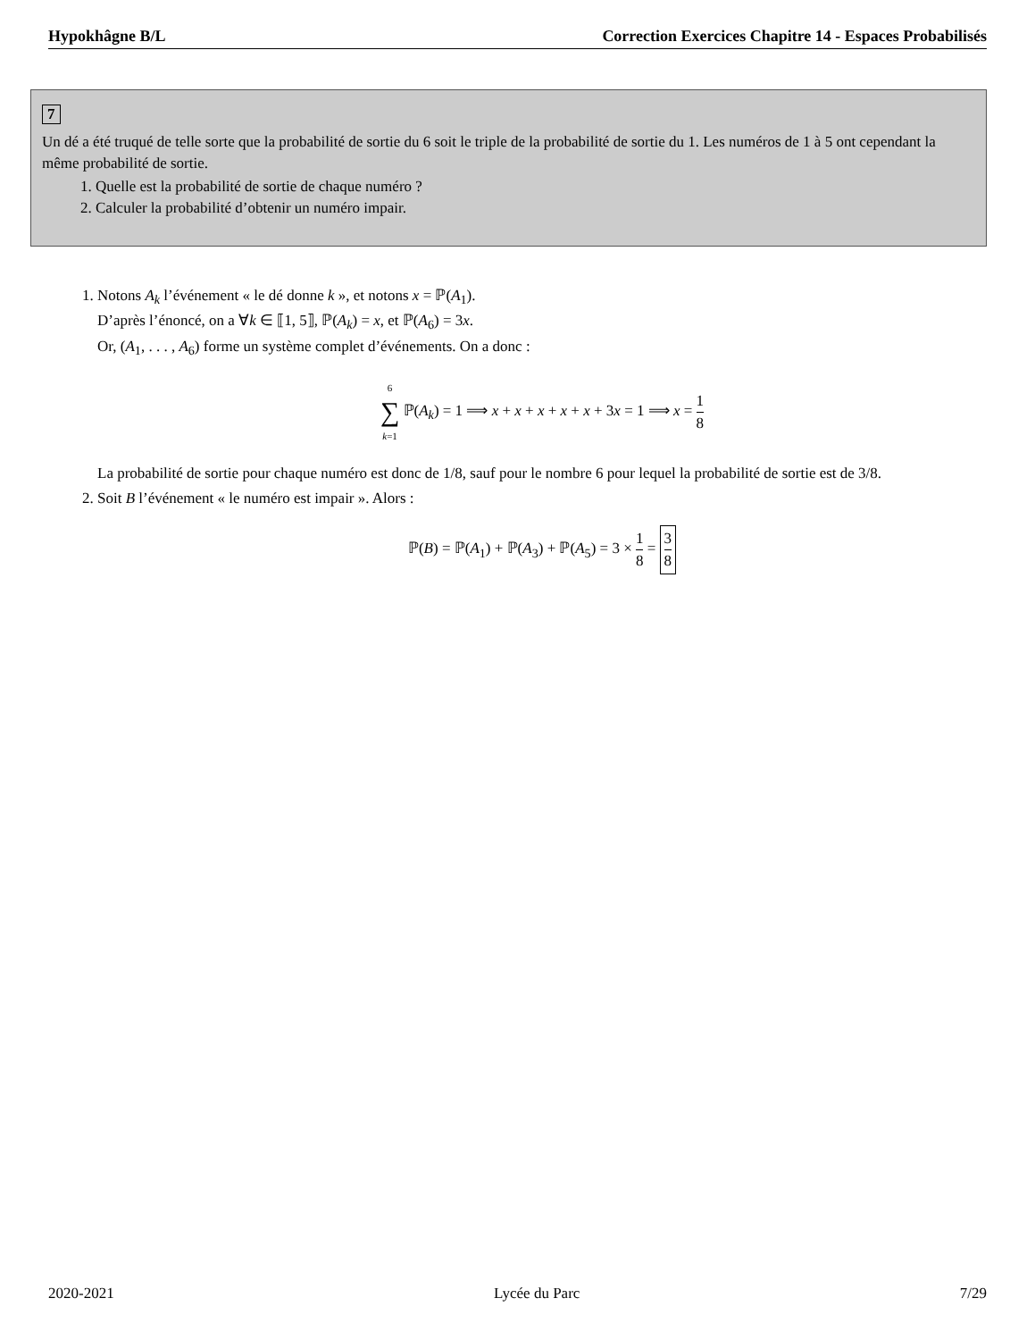Hypokhâgne B/L Correction Exercices Chapitre 14 - Espaces Probabilisés
7
Un dé a été truqué de telle sorte que la probabilité de sortie du 6 soit le triple de la probabilité de sortie du 1. Les numéros de 1 à 5 ont cependant la même probabilité de sortie.
1. Quelle est la probabilité de sortie de chaque numéro ?
2. Calculer la probabilité d’obtenir un numéro impair.
1. Notons A<sub>k</sub> l’événement « le dé donne k », et notons x = ℙ(A<sub>1</sub>).
D’après l’énoncé, on a ∀k ∈ ⟦1, 5⟧, ℙ(A<sub>k</sub>) = x, et ℙ(A<sub>6</sub>) = 3x.
Or, (A<sub>1</sub>, . . . , A<sub>6</sub>) forme un système complet d’événements. On a donc :
6 ∑ k=1 ℙ(A<sub>k</sub>) = 1 ⟹ x + x + x + x + x + 3x = 1 ⟹ x = 1 8
La probabilité de sortie pour chaque numéro est donc de 1/8, sauf pour le nombre 6 pour lequel la probabilité de sortie est de 3/8.
2. Soit B l’événement « le numéro est impair ». Alors :
ℙ(B) = ℙ(A<sub>1</sub>) + ℙ(A<sub>3</sub>) + ℙ(A<sub>5</sub>) = 3 × 1 8 = 3 8
2020-2021 Lycée du Parc 7/29